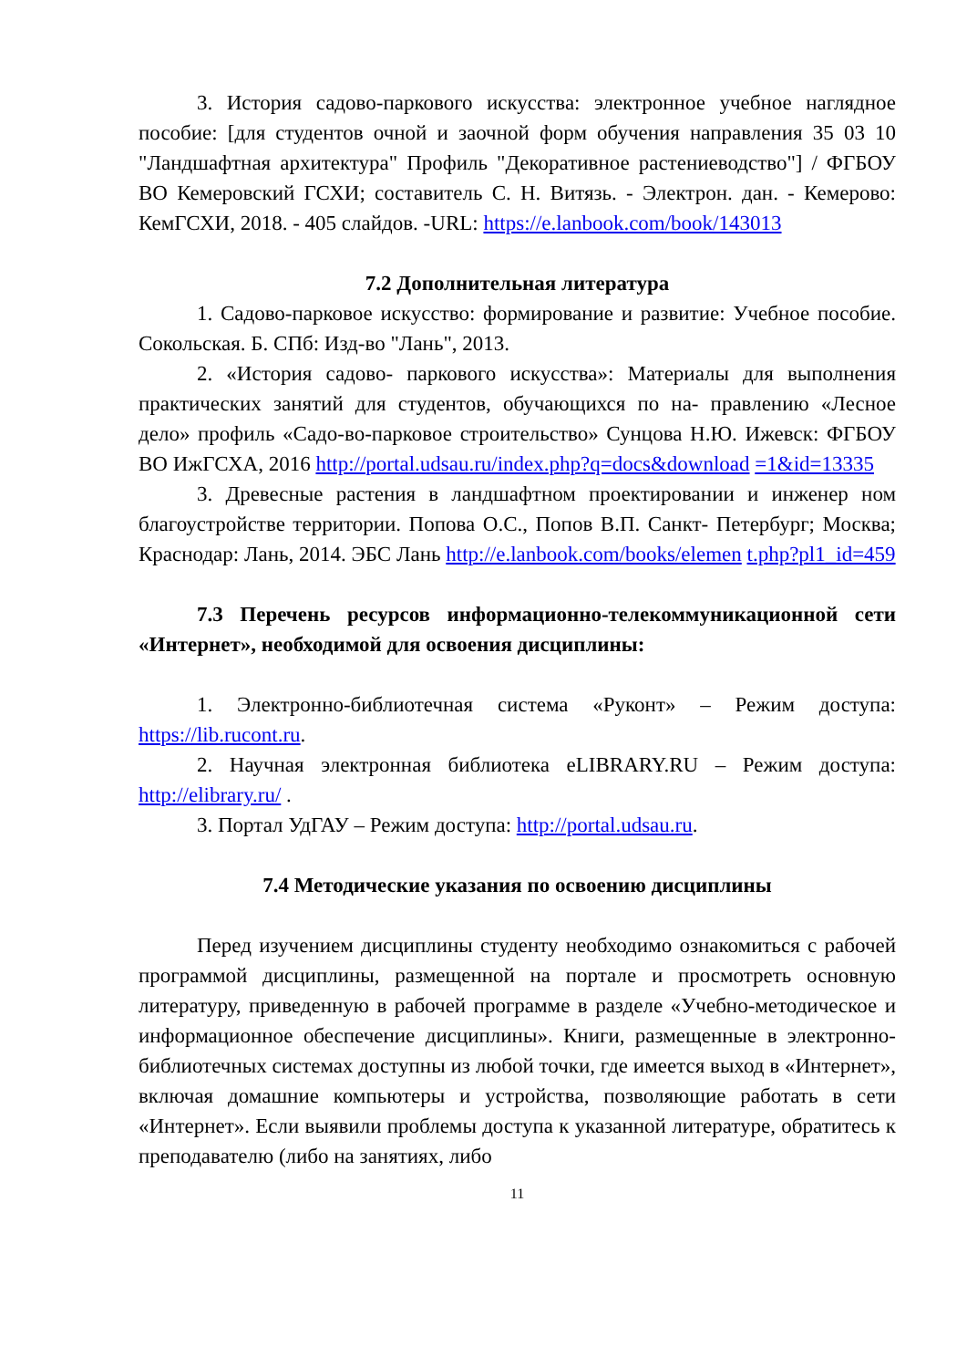3. История садово-паркового искусства: электронное учебное наглядное пособие: [для студентов очной и заочной форм обучения направления 35 03 10 "Ландшафтная архитектура" Профиль "Декоративное растениеводство"] / ФГБОУ ВО Кемеровский ГСХИ; составитель С. Н. Витязь. - Электрон. дан. - Кемерово: КемГСХИ, 2018. - 405 слайдов. -URL: https://e.lanbook.com/book/143013
7.2 Дополнительная литература
1. Садово-парковое искусство: формирование и развитие: Учебное пособие. Сокольская. Б. СПб: Изд-во "Лань", 2013.
2. «История садово- паркового искусства»: Материалы для выполнения практических занятий для студентов, обучающихся по на- правлению «Лесное дело» профиль «Садо-во-парковое строительство» Сунцова Н.Ю. Ижевск: ФГБОУ ВО ИжГСХА, 2016 http://portal.udsau.ru/index.php?q=docs&download =1&id=13335
3. Древесные растения в ландшафтном проектировании и инженер ном благоустройстве территории. Попова О.С., Попов В.П. Санкт- Петербург; Москва; Краснодар: Лань, 2014. ЭБС Лань http://e.lanbook.com/books/elemen t.php?pl1_id=459
7.3 Перечень ресурсов информационно-телекоммуникационной сети «Интернет», необходимой для освоения дисциплины:
1. Электронно-библиотечная система «Руконт» – Режим доступа: https://lib.rucont.ru.
2. Научная электронная библиотека eLIBRARY.RU – Режим доступа: http://elibrary.ru/ .
3. Портал УдГАУ – Режим доступа: http://portal.udsau.ru.
7.4 Методические указания по освоению дисциплины
Перед изучением дисциплины студенту необходимо ознакомиться с рабочей программой дисциплины, размещенной на портале и просмотреть основную литературу, приведенную в рабочей программе в разделе «Учебно-методическое и информационное обеспечение дисциплины». Книги, размещенные в электронно-библиотечных системах доступны из любой точки, где имеется выход в «Интернет», включая домашние компьютеры и устройства, позволяющие работать в сети «Интернет». Если выявили проблемы доступа к указанной литературе, обратитесь к преподавателю (либо на занятиях, либо
11